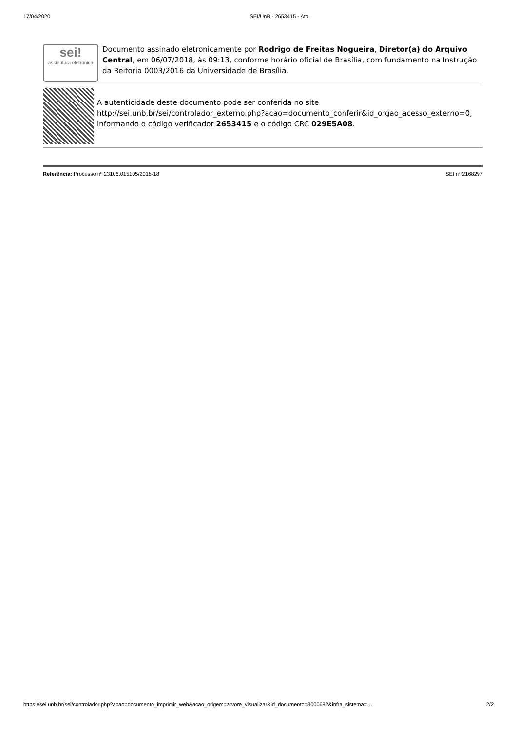17/04/2020 SEI/UnB - 2653415 - Ato
sei!
assinatura eletrônica
Documento assinado eletronicamente por Rodrigo de Freitas Nogueira, Diretor(a) do Arquivo Central, em 06/07/2018, às 09:13, conforme horário oficial de Brasília, com fundamento na Instrução da Reitoria 0003/2016 da Universidade de Brasília.
A autenticidade deste documento pode ser conferida no site http://sei.unb.br/sei/controlador_externo.php?acao=documento_conferir&id_orgao_acesso_externo=0, informando o código verificador 2653415 e o código CRC 029E5A08.
Referência: Processo nº 23106.015105/2018-18 SEI nº 2168297
https://sei.unb.br/sei/controlador.php?acao=documento_imprimir_web&acao_origem=arvore_visualizar&id_documento=3000692&infra_sistema=… 2/2